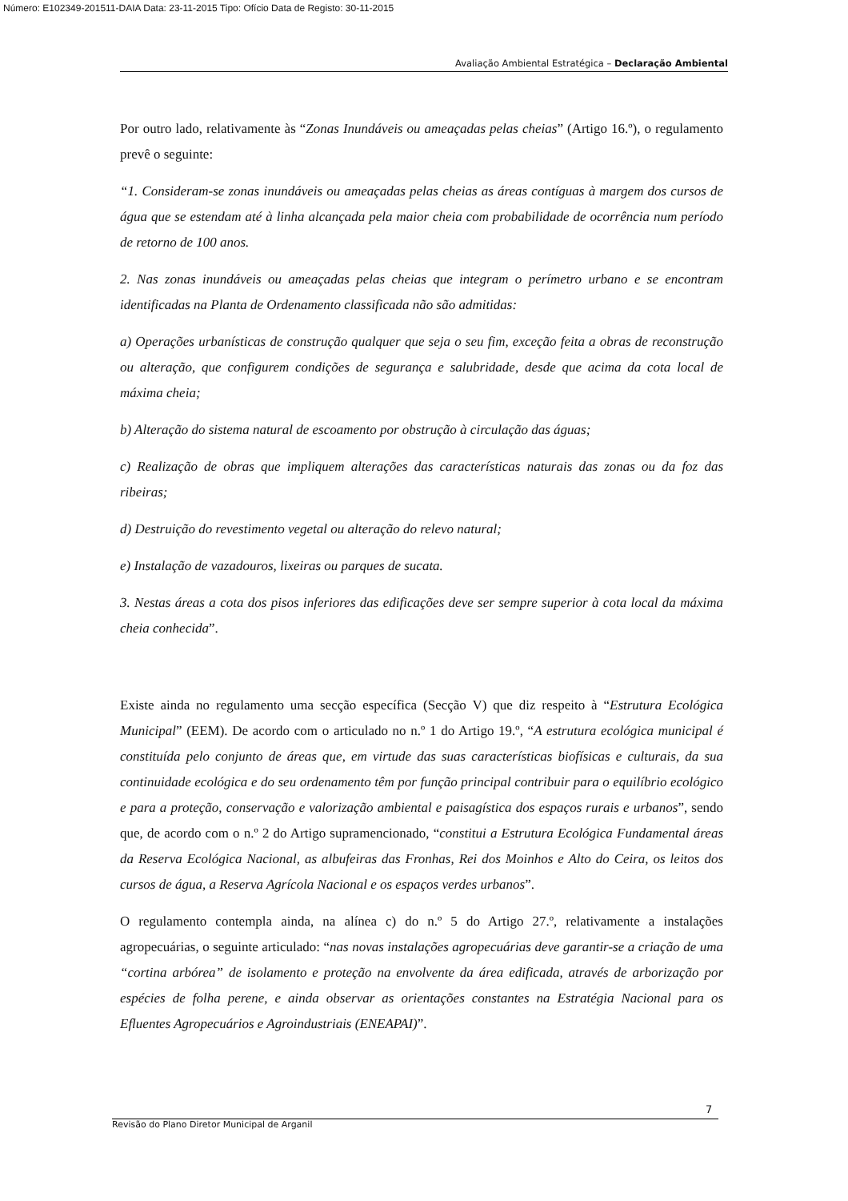Número: E102349-201511-DAIA Data: 23-11-2015 Tipo: Ofício Data de Registo: 30-11-2015
Avaliação Ambiental Estratégica – Declaração Ambiental
Por outro lado, relativamente às “Zonas Inundáveis ou ameaçadas pelas cheias” (Artigo 16.º), o regulamento prevê o seguinte:
“1. Consideram-se zonas inundáveis ou ameaçadas pelas cheias as áreas contíguas à margem dos cursos de água que se estendam até à linha alcançada pela maior cheia com probabilidade de ocorrência num período de retorno de 100 anos.
2. Nas zonas inundáveis ou ameaçadas pelas cheias que integram o perímetro urbano e se encontram identificadas na Planta de Ordenamento classificada não são admitidas:
a) Operações urbanísticas de construção qualquer que seja o seu fim, exceção feita a obras de reconstrução ou alteração, que configurem condições de segurança e salubridade, desde que acima da cota local de máxima cheia;
b) Alteração do sistema natural de escoamento por obstrução à circulação das águas;
c) Realização de obras que impliquem alterações das características naturais das zonas ou da foz das ribeiras;
d) Destruição do revestimento vegetal ou alteração do relevo natural;
e) Instalação de vazadouros, lixeiras ou parques de sucata.
3. Nestas áreas a cota dos pisos inferiores das edificações deve ser sempre superior à cota local da máxima cheia conhecida”.
Existe ainda no regulamento uma secção específica (Secção V) que diz respeito à “Estrutura Ecológica Municipal” (EEM). De acordo com o articulado no n.º 1 do Artigo 19.º, “A estrutura ecológica municipal é constituída pelo conjunto de áreas que, em virtude das suas características biofísicas e culturais, da sua continuidade ecológica e do seu ordenamento têm por função principal contribuir para o equilíbrio ecológico e para a proteção, conservação e valorização ambiental e paisagística dos espaços rurais e urbanos”, sendo que, de acordo com o n.º 2 do Artigo supramencionado, “constitui a Estrutura Ecológica Fundamental áreas da Reserva Ecológica Nacional, as albufeiras das Fronhas, Rei dos Moinhos e Alto do Ceira, os leitos dos cursos de água, a Reserva Agrícola Nacional e os espaços verdes urbanos”.
O regulamento contempla ainda, na alínea c) do n.º 5 do Artigo 27.º, relativamente a instalações agropecuárias, o seguinte articulado: “nas novas instalações agropecuárias deve garantir-se a criação de uma “cortina arbórea” de isolamento e proteção na envolvente da área edificada, através de arborização por espécies de folha perene, e ainda observar as orientações constantes na Estratégia Nacional para os Efluentes Agropecuários e Agroindustriais (ENEAPAI)”.
7
Revisão do Plano Diretor Municipal de Arganil